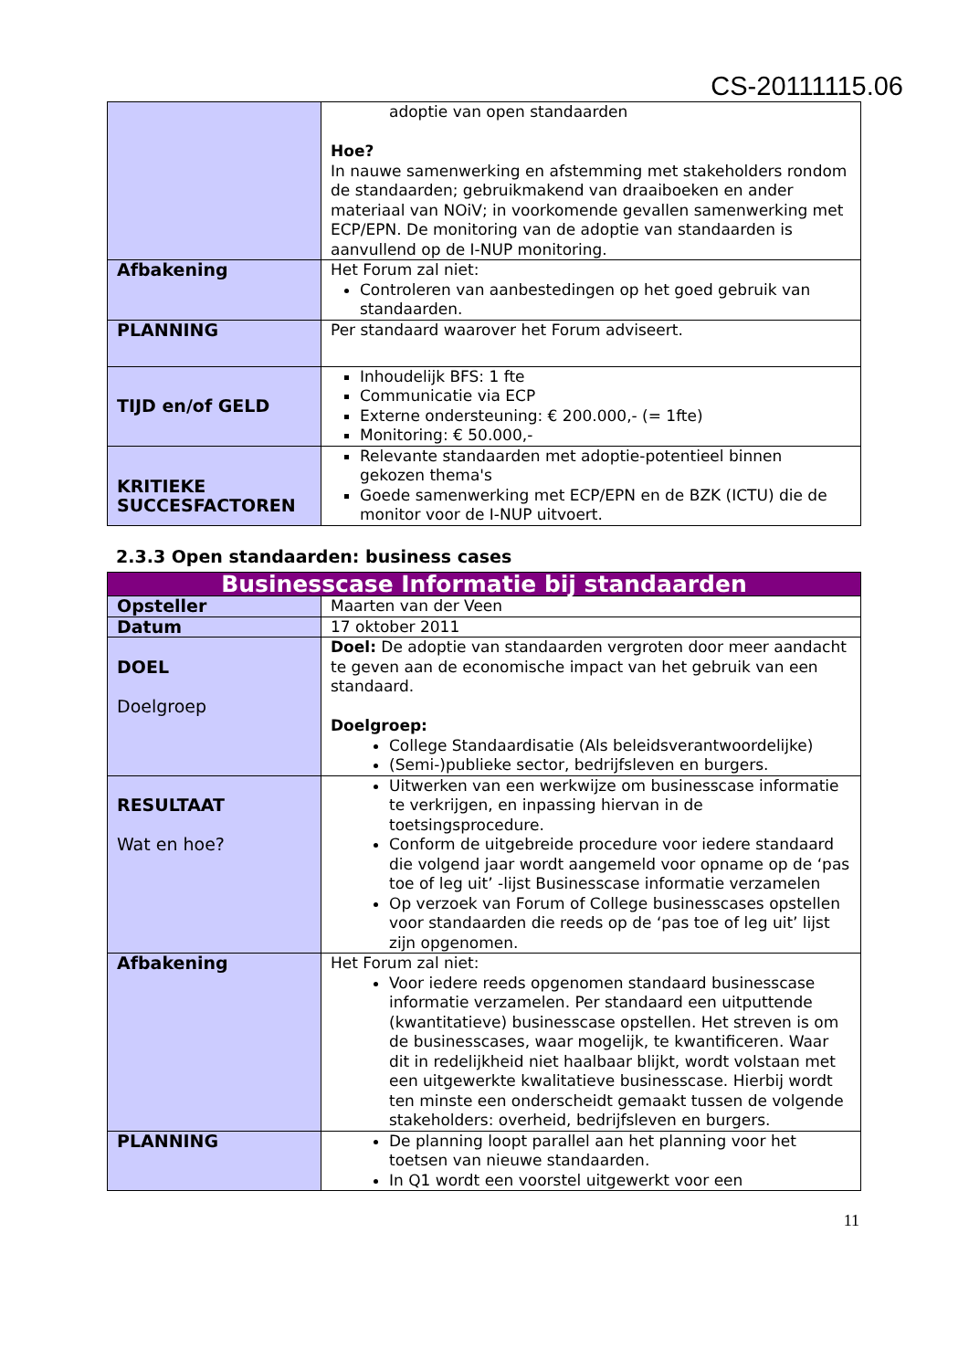CS-20111115.06
| | adoptie van open standaarden Hoe? In nauwe samenwerking en afstemming met stakeholders rondom de standaarden; gebruikmakend van draaiboeken en ander materiaal van NOiV; in voorkomende gevallen samenwerking met ECP/EPN. De monitoring van de adoptie van standaarden is aanvullend op de I-NUP monitoring. |
| Afbakening | Het Forum zal niet: Controleren van aanbestedingen op het goed gebruik van standaarden. |
| PLANNING | Per standaard waarover het Forum adviseert. |
| TIJD en/of GELD | Inhoudelijk BFS: 1 fte Communicatie via ECP Externe ondersteuning: € 200.000,- (= 1fte) Monitoring: € 50.000,- |
| KRITIEKE SUCCESFACTOREN | Relevante standaarden met adoptie-potentieel binnen gekozen thema's Goede samenwerking met ECP/EPN en de BZK (ICTU) die de monitor voor de I-NUP uitvoert. |
2.3.3 Open standaarden: business cases
| Businesscase Informatie bij standaarden | |
| Opsteller | Maarten van der Veen |
| Datum | 17 oktober 2011 |
| DOEL Doelgroep | Doel: De adoptie van standaarden vergroten door meer aandacht te geven aan de economische impact van het gebruik van een standaard. Doelgroep: College Standaardisatie (Als beleidsverantwoordelijke) (Semi-)publieke sector, bedrijfsleven en burgers. |
| RESULTAAT Wat en hoe? | Uitwerken van een werkwijze om businesscase informatie te verkrijgen, en inpassing hiervan in de toetsingsprocedure. Conform de uitgebreide procedure voor iedere standaard die volgend jaar wordt aangemeld voor opname op de ‘pas toe of leg uit’ -lijst Businesscase informatie verzamelen Op verzoek van Forum of College businesscases opstellen voor standaarden die reeds op de ‘pas toe of leg uit’ lijst zijn opgenomen. |
| Afbakening | Het Forum zal niet: Voor iedere reeds opgenomen standaard businesscase informatie verzamelen. Per standaard een uitputtende (kwantitatieve) businesscase opstellen. Het streven is om de businesscases, waar mogelijk, te kwantificeren. Waar dit in redelijkheid niet haalbaar blijkt, wordt volstaan met een uitgewerkte kwalitatieve businesscase. Hierbij wordt ten minste een onderscheidt gemaakt tussen de volgende stakeholders: overheid, bedrijfsleven en burgers. |
| PLANNING | De planning loopt parallel aan het planning voor het toetsen van nieuwe standaarden. In Q1 wordt een voorstel uitgewerkt voor een |
11